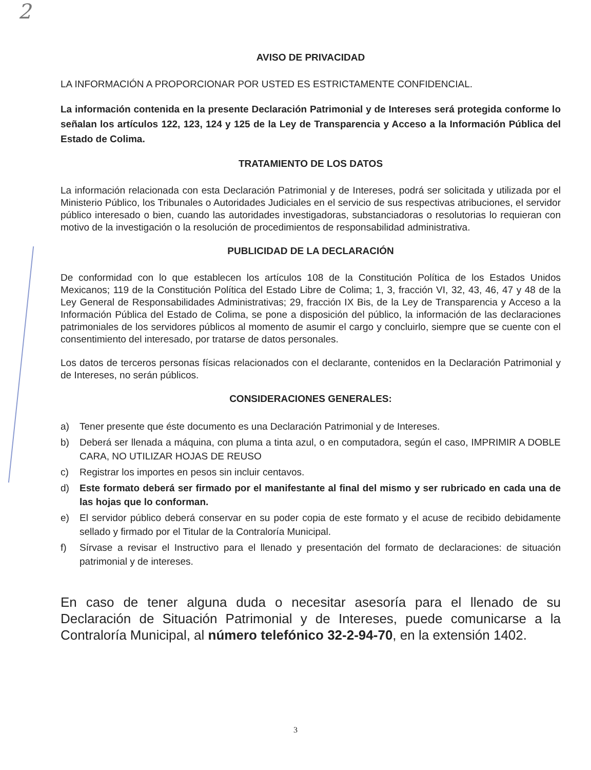2
AVISO DE PRIVACIDAD
LA INFORMACIÓN A PROPORCIONAR POR USTED ES ESTRICTAMENTE CONFIDENCIAL.
La información contenida en la presente Declaración Patrimonial y de Intereses será protegida conforme lo señalan los artículos 122, 123, 124 y 125 de la Ley de Transparencia y Acceso a la Información Pública del Estado de Colima.
TRATAMIENTO DE LOS DATOS
La información relacionada con esta Declaración Patrimonial y de Intereses, podrá ser solicitada y utilizada por el Ministerio Público, los Tribunales o Autoridades Judiciales en el servicio de sus respectivas atribuciones, el servidor público interesado o bien, cuando las autoridades investigadoras, substanciadoras o resolutorias lo requieran con motivo de la investigación o la resolución de procedimientos de responsabilidad administrativa.
PUBLICIDAD DE LA DECLARACIÓN
De conformidad con lo que establecen los artículos 108 de la Constitución Política de los Estados Unidos Mexicanos; 119 de la Constitución Política del Estado Libre de Colima; 1, 3, fracción VI, 32, 43, 46, 47 y 48 de la Ley General de Responsabilidades Administrativas; 29, fracción IX Bis, de la Ley de Transparencia y Acceso a la Información Pública del Estado de Colima, se pone a disposición del público, la información de las declaraciones patrimoniales de los servidores públicos al momento de asumir el cargo y concluirlo, siempre que se cuente con el consentimiento del interesado, por tratarse de datos personales.
Los datos de terceros personas físicas relacionados con el declarante, contenidos en la Declaración Patrimonial y de Intereses, no serán públicos.
CONSIDERACIONES GENERALES:
a) Tener presente que éste documento es una Declaración Patrimonial y de Intereses.
b) Deberá ser llenada a máquina, con pluma a tinta azul, o en computadora, según el caso, IMPRIMIR A DOBLE CARA, NO UTILIZAR HOJAS DE REUSO
c) Registrar los importes en pesos sin incluir centavos.
d) Este formato deberá ser firmado por el manifestante al final del mismo y ser rubricado en cada una de las hojas que lo conforman.
e) El servidor público deberá conservar en su poder copia de este formato y el acuse de recibido debidamente sellado y firmado por el Titular de la Contraloría Municipal.
f) Sírvase a revisar el Instructivo para el llenado y presentación del formato de declaraciones: de situación patrimonial y de intereses.
En caso de tener alguna duda o necesitar asesoría para el llenado de su Declaración de Situación Patrimonial y de Intereses, puede comunicarse a la Contraloría Municipal, al número telefónico 32-2-94-70, en la extensión 1402.
3